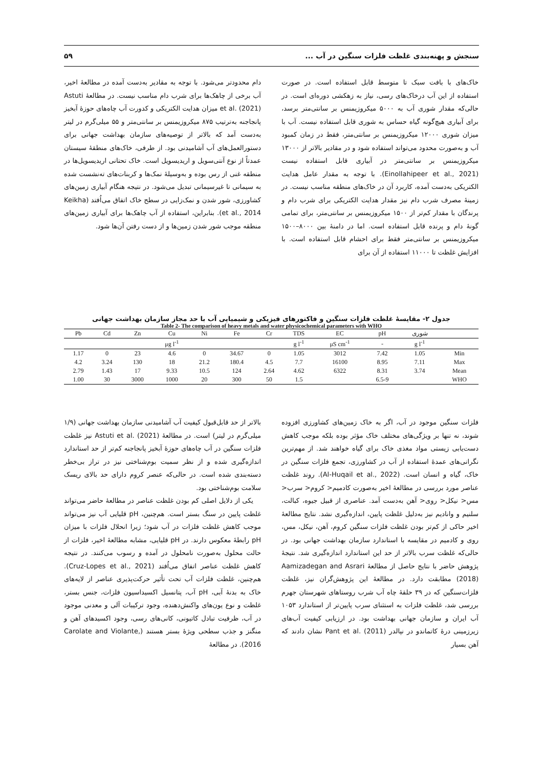سنجش و پهنه‌بندی غلظت فلزات سنگین در آب ... ۵۹
خاک‌های با بافت سبک تا متوسط قابل استفاده است. در صورت استفاده از این آب درخاک‌های رسی، نیاز به زهکشی دوره‌ای است. در حالی‌که مقدار شوری آب به ۵۰۰۰ میکروزیمنس بر سانتی‌متر برسد، برای آبیاری هیچ‌گونه گیاه حساس به شوری قابل استفاده نیست. آب با میزان شوری ۱۲۰۰۰ میکروزیمنس بر سانتی‌متر، فقط در زمان کمبود آب و به‌صورت محدود می‌تواند استفاده شود و در مقادیر بالاتر از ۱۳۰۰۰ میکروزیمنس بر سانتی‌متر در آبیاری قابل استفاده نیست (Einollahipeer et al., 2021). با توجه به مقدار عامل هدایت الکتریکی به‌دست آمده، کاربرد آن در خاک‌های منطقه مناسب نیست. در زمینهٔ مصرف شرب دام نیز مقدار هدایت الکتریکی برای شرب دام و پرندگان با مقدار کم‌تر از ۱۵۰۰ میکروزیمنس بر سانتی‌متر، برای تمامی گونهٔ دام و پرنده قابل استفاده است. اما در دامنهٔ بین ۸۰۰۰–۱۵۰۰ میکروزیمنس بر سانتی‌متر فقط برای احشام قابل استفاده است. با افزایش غلظت تا ۱۱۰۰۰ استفاده از آن برای
دام محدودتر می‌شود. با توجه به مقادیر به‌دست آمده در مطالعهٔ اخیر، آب برخی از چاهک‌ها برای شرب دام مناسب نیست. در مطالعهٔ Astuti et al. (2021) میزان هدایت الکتریکی و کدورت آب چاه‌های حوزهٔ آبخیز پانجاجنه به‌ترتیب ۸۷۵ میکروزیمنس بر سانتی‌متر و ۵۵ میلی‌گرم در لیتر به‌دست آمد که بالاتر از توصیه‌های سازمان بهداشت جهانی برای دستورالعمل‌های آب آشامیدنی بود. از طرفی، خاک‌های منطقهٔ سیستان عمدتاً از نوع آنتی‌سویل و اریدیسویل است. خاک تحتانی اریدیسویل‌ها در منطقه غنی از رس بوده و به‌وسیلهٔ نمک‌ها و کربنات‌های ته‌نشست شده به سیمانی تا غیرسیمانی تبدیل می‌شود. در نتیجه هنگام آبیاری زمین‌های کشاورزی، شور شدن و نمک‌زایی در سطح خاک اتفاق می‌اُفتد (Keikha et al., 2014). بنابراین، استفاده از آب چاهک‌ها برای آبیاری زمین‌های منطقه موجب شور شدن زمین‌ها و از دست رفتن آن‌ها شود.
جدول ۲- مقایسهٔ غلظت فلزات سنگین و فاکتورهای فیزیکی و شیمیایی آب با حد مجاز سازمان بهداشت جهانی
Table 2- The comparison of heavy metals and water physicochemical parameters with WHO
| Pb | Cd | Zn | Cu | Ni | Fe | Cr | TDS | EC | pH | شوری | |
| --- | --- | --- | --- | --- | --- | --- | --- | --- | --- | --- | --- |
| | | | μg l<sup>-1</sup> | | | | g l<sup>-1</sup> | μS cm<sup>-1</sup> | - | g l<sup>-1</sup> | |
| 1.17 | 0 | 23 | 4.6 | 0 | 34.67 | 0 | 1.05 | 3012 | 7.42 | 1.05 | Min |
| 4.2 | 3.24 | 130 | 18 | 21.2 | 180.4 | 4.5 | 7.7 | 16100 | 8.95 | 7.11 | Max |
| 2.79 | 1.43 | 17 | 9.33 | 10.5 | 124 | 2.64 | 4.62 | 6322 | 8.31 | 3.74 | Mean |
| 1.00 | 30 | 3000 | 1000 | 20 | 300 | 50 | 1.5 | | 6.5-9 | | WHO |
فلزات سنگین موجود در آب، اگر به خاک زمین‌های کشاورزی افزوده شوند، نه تنها بر ویژگی‌های مختلف خاک مؤثر بوده بلکه موجب کاهش دست‌یابی زیستی مواد مغذی خاک برای گیاه خواهند شد. از مهم‌ترین نگرانی‌های عمدهٔ استفاده از آب در کشاورزی، تجمع فلزات سنگین در خاک، گیاه و انسان است. (Al-Huqail et al., 2022). روند غلظت عناصر مورد بررسی در مطالعهٔ اخیر به‌صورت کادمیم< کروم< سرب< مس< نیکل< روی< آهن به‌دست آمد. عناصری از قبیل جیوه، کبالت، سلنیم و وانادیم نیز به‌دلیل غلظت پایین، اندازه‌گیری نشد. نتایج مطالعهٔ اخیر حاکی از کم‌تر بودن غلظت فلزات سنگین کروم، آهن، نیکل، مس، روی و کادمیم در مقایسه با استاندارد سازمان بهداشت جهانی بود. در حالی‌که غلظت سرب بالاتر از حد این استاندارد اندازه‌گیری شد. نتیجهٔ پژوهش حاضر با نتایج حاصل از مطالعهٔ Aamizadegan and Asrari (2018) مطابقت دارد. در مطالعهٔ این پژوهش‌گران نیز، غلظت فلزات‌سنگین که در ۳۹ حلقهٔ چاه آب شرب روستاهای شهرستان جهرم بررسی شد، غلظت فلزات به استثنای سرب پایین‌تر از استاندارد ۱۰۵۳ آب ایران و سازمان جهانی بهداشت بود. در ارزیابی کیفیت آب‌های زیرزمینی درهٔ کاتماندو در نپالدر Pant et al. (2011) نشان دادند که آهن بسیار
بالاتر از حد قابل‌قبول کیفیت آب آشامیدنی سازمان بهداشت جهانی (۱/۹ میلی‌گرم در لیتر) است. در مطالعهٔ Astuti et al. (2021) نیز غلظت فلزات سنگین در آب چاه‌های حوزهٔ آبخیز پانجاجنه کم‌تر از حد استاندارد اندازه‌گیری شده و از نظر سمیت بوم‌شناختی نیز در تراز بی‌خطر دسته‌بندی شده است. در حالی‌که عنصر کروم دارای حد بالای ریسک سلامت بوم‌شناختی بود.
یکی از دلایل اصلی کم بودن غلظت عناصر در مطالعهٔ حاضر می‌تواند غلظت پایین در سنگ بستر است. هم‌چنین، pH قلیایی آب نیز می‌تواند موجب کاهش غلظت فلزات در آب شود؛ زیرا انحلال فلزات با میزان pH رابطهٔ معکوس دارند. در pH قلیایی، مشابه مطالعهٔ اخیر، فلزات از حالت محلول به‌صورت نامحلول در آمده و رسوب می‌کنند. در نتیجه کاهش غلظت عناصر اتفاق می‌اُفتد (Cruz-Lopes et al., 2021). هم‌چنین، غلظت فلزات آب تحت تأثیر حرکت‌پذیری عناصر از لایه‌های خاک به بدنهٔ آبی، pH آب، پتانسیل اکسیداسیون فلزات، جنس بستر، غلظت و نوع یون‌های واکنش‌دهنده، وجود ترکیبات آلی و معدنی موجود در آب، ظرفیت تبادل کاتیونی، کانی‌های رسی، وجود اکسیدهای آهن و منگنز و جذب سطحی ویژهٔ بستر هستند (Carolate and Violante, 2016). در مطالعهٔ